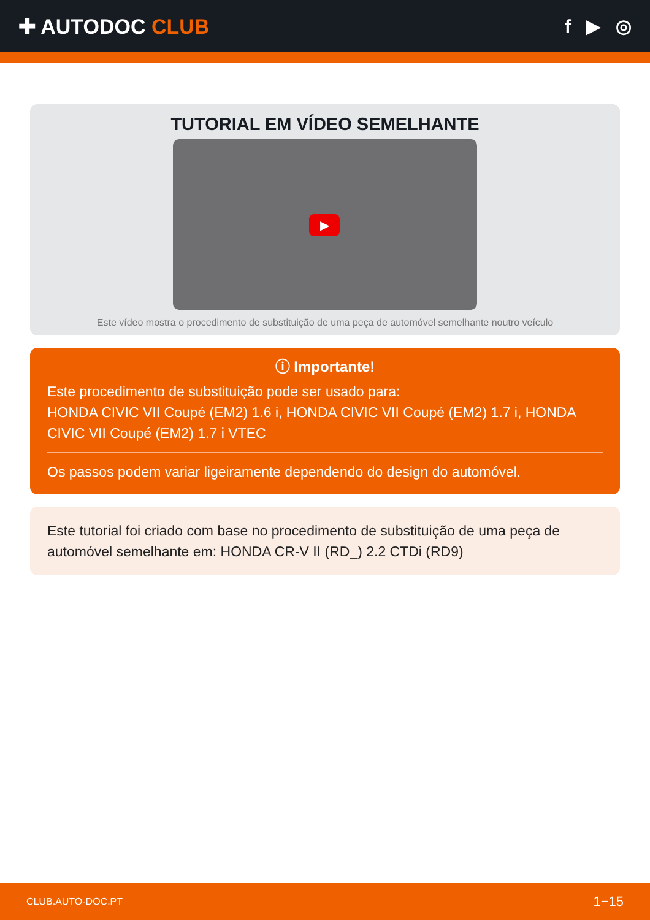✚ AUTODOC CLUB f ▶ ◎
TUTORIAL EM VÍDEO SEMELHANTE
▶
Este vídeo mostra o procedimento de substituição de uma peça de automóvel semelhante noutro veículo
ⓘ Importante!
Este procedimento de substituição pode ser usado para:
HONDA CIVIC VII Coupé (EM2) 1.6 i, HONDA CIVIC VII Coupé (EM2) 1.7 i, HONDA CIVIC VII Coupé (EM2) 1.7 i VTEC
Os passos podem variar ligeiramente dependendo do design do automóvel.
Este tutorial foi criado com base no procedimento de substituição de uma peça de automóvel semelhante em: HONDA CR-V II (RD_) 2.2 CTDi (RD9)
CLUB.AUTO-DOC.PT 1−15